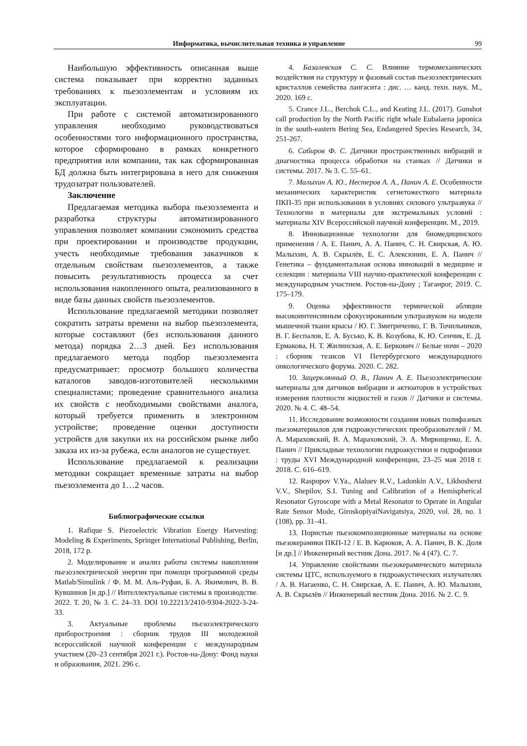Информатика, вычислительная техника и управление 99
Наибольшую эффективность описанная выше система показывает при корректно заданных требованиях к пьезоэлементам и условиям их эксплуатации.
При работе с системой автоматизированного управления необходимо руководствоваться особенностями того информационного пространства, которое сформировано в рамках конкретного предприятия или компании, так как сформированная БД должна быть интегрирована в него для снижения трудозатрат пользователей.
Заключение
Предлагаемая методика выбора пьезоэлемента и разработка структуры автоматизированного управления позволяет компании сэкономить средства при проектировании и производстве продукции, учесть необходимые требования заказчиков к отдельным свойствам пьезоэлементов, а также повысить результативность процесса за счет использования накопленного опыта, реализованного в виде базы данных свойств пьезоэлементов.
Использование предлагаемой методики позволяет сократить затраты времени на выбор пьезоэлемента, которые составляют (без использования данного метода) порядка 2…3 дней. Без использования предлагаемого метода подбор пьезоэлемента предусматривает: просмотр большого количества каталогов заводов-изготовителей несколькими специалистами; проведение сравнительного анализа их свойств с необходимыми свойствами аналога, который требуется применить в электронном устройстве; проведение оценки доступности устройств для закупки их на российском рынке либо заказа их из-за рубежа, если аналогов не существует.
Использование предлагаемой к реализации методики сокращает временные затраты на выбор пьезоэлемента до 1…2 часов.
Библиографические ссылки
1. Rafique S. Piezoelectric Vibration Energy Harvesting: Modeling & Experiments, Springer International Publishing, Berlin, 2018, 172 p.
2. Моделирование и анализ работы системы накопления пьезоэлектрической энергии при помощи программной среды Matlab/Simulink / Ф. М. М. Аль-Руфаи, Б. А. Якимович, В. В. Кувшинов [и др.] // Интеллектуальные системы в производстве. 2022. Т. 20, № 3. С. 24–33. DOI 10.22213/2410-9304-2022-3-24-33.
3. Актуальные проблемы пьезоэлектрического приборостроения : сборник трудов III молодежной всероссийской научной конференции с международным участием (20–23 сентября 2021 г.). Ростов-на-Дону: Фонд науки и образования, 2021. 296 с.
4. Базалевская С. С. Влияние термомеханических воздействия на структуру и фазовый состав пьезоэлектрических кристаллов семейства лангасита : дис. … канд. техн. наук. М., 2020. 169 с.
5. Crance J.L., Berchok C.L., and Keating J.L. (2017). Gunshot call production by the North Pacific right whale Eubalaena japonica in the south-eastern Bering Sea, Endangered Species Research, 34, 251-267.
6. Сабиров Ф. С. Датчики пространственных вибраций и диагностика процесса обработки на станках // Датчики и системы. 2017. № 3. С. 55–61.
7. Малыхин А. Ю., Нестеров А. А., Панич А. Е. Особенности механических характеристик сегнетожесткого материала ПКП-35 при использовании в условиях силового ультразвука // Технологии и материалы для экстремальных условий : материалы XIV Всероссийской научной конференции. М., 2019.
8. Инновационные технологии для биомедицинского применения / А. Е. Панич, А. А. Панич, С. Н. Свирская, А. Ю. Малыхин, А. В. Скрылёв, Е. С. Алексюнин, Е. А. Панич // Генетика – фундаментальная основа инноваций в медицине и селекции : материалы VIII научно-практической конференции с международным участием. Ростов-на-Дону ; Таганрог, 2019. С. 175–179.
9. Оценка эффективности термической абляции высокоинтенсивным сфокусированным ультразвуком на модели мышечной ткани крысы / Ю. Г. Змитриченко, Г. В. Точильников, В. Г. Беспалов, Е. А. Бусько, К. В. Козубова, К. Ю. Сенчик, Е. Д. Ермакова, Н. Т. Жилинская, А. Е. Беркович // Белые ночи – 2020 : сборник тезисов VI Петербургского международного онкологического форума. 2020. С. 282.
10. Зацерклянный О. В., Панич А. Е. Пьезоэлектрические материалы для датчиков вибрации и актюаторов в устройствах измерения плотности жидкостей и газов // Датчики и системы. 2020. № 4. С. 48–54.
11. Исследование возможности создания новых полифазных пьезоматериалов для гидроакустических преобразователей / М. А. Мараховский, В. А. Мараховский, Э. А. Мирющенко, Е. А. Панич // Прикладные технологии гидроакустики и гидрофизики : труды XVI Международной конференции, 23–25 мая 2018 г. 2018. С. 616–619.
12. Raspopov V.Ya., Alaluev R.V., Ladonkin A.V., Likhosherst V.V., Shepilov, S.I. Tuning and Calibration of a Hemispherical Resonator Gyroscope with a Metal Resonator to Operate in Angular Rate Sensor Mode, GiroskopiyaiNavigatsiya, 2020, vol. 28, no. 1 (108), pp. 31–41.
13. Пористые пьезокомпозиционные материалы на основе пьезокерамики ПКП-12 / Е. В. Карюков, А. А. Панич, В. К. Доля [и др.] // Инженерный вестник Дона. 2017. № 4 (47). С. 7.
14. Управление свойствами пьезокерамического материала системы ЦТС, используемого в гидроакустических излучателях / А. В. Нагаенко, С. Н. Свирская, А. Е. Панич, А. Ю. Малыхин, А. В. Скрылёв // Инженерный вестник Дона. 2016. № 2. С. 9.